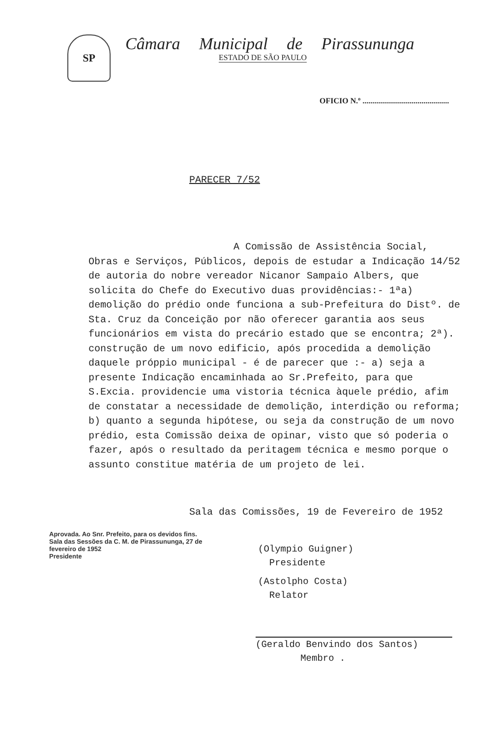SP
Câmara Municipal de Pirassununga
ESTADO DE SÃO PAULO
OFICIO N.º ............................................
PARECER 7/52
A Comissão de Assistência Social,
Obras e Serviços, Públicos, depois de estudar a Indicação 14/52 de autoria do nobre vereador Nicanor Sampaio Albers, que solicita do Chefe do Executivo duas providências:- 1ªa) demolição do prédio onde funciona a sub-Prefeitura do Distº. de Sta. Cruz da Conceição por não oferecer garantia aos seus funcionários em vista do precário estado que se encontra; 2ª). construção de um novo edificio, após procedida a demolição daquele próppio municipal - é de parecer que :- a) seja a presente Indicação encaminhada ao Sr.Prefeito, para que S.Excia. providencie uma vistoria técnica àquele prédio, afim de constatar a necessidade de demolição, interdição ou reforma; b) quanto a segunda hipótese, ou seja da construção de um novo prédio, esta Comissão deixa de opinar, visto que só poderia o fazer, após o resultado da peritagem técnica e mesmo porque o assunto constitue matéria de um projeto de lei.
Sala das Comissões, 19 de Fevereiro de 1952
(Olympio Guigner)
Presidente
Aprovada. Ao Snr. Prefeito, para os devidos fins.
Sala das Sessões da C. M. de Pirassununga, 27 de fevereiro de 1952
Presidente
(Astolpho Costa)
Relator
(Geraldo Benvindo dos Santos)
Membro .